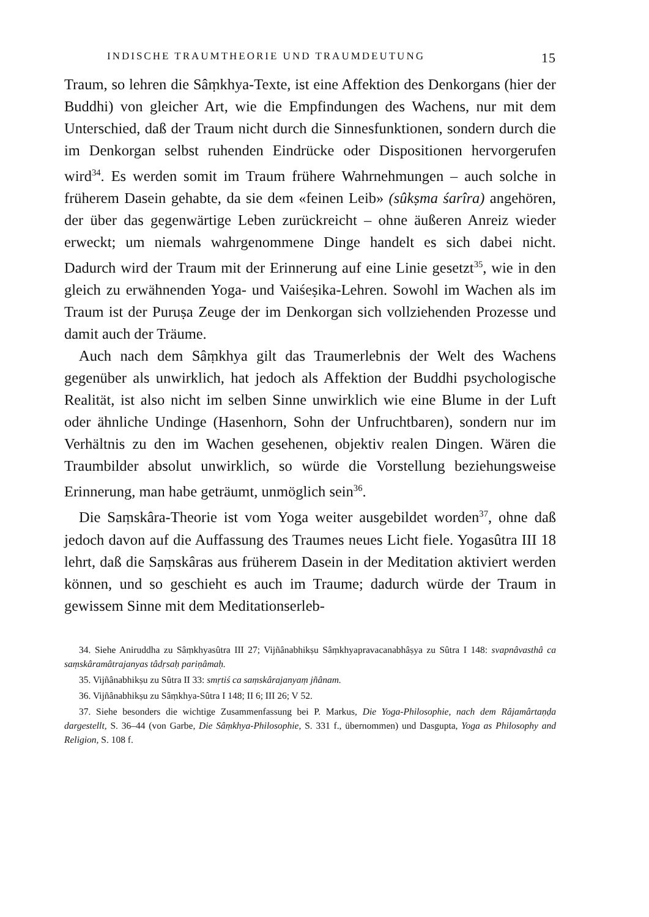INDISCHE TRAUMTHEORIE UND TRAUMDEUTUNG 15
Traum, so lehren die Sâṃkhya-Texte, ist eine Affektion des Denkorgans (hier der Buddhi) von gleicher Art, wie die Empfindungen des Wachens, nur mit dem Unterschied, daß der Traum nicht durch die Sinnesfunktionen, sondern durch die im Denkorgan selbst ruhenden Eindrücke oder Dispositionen hervorgerufen wird<sup>34</sup>. Es werden somit im Traum frühere Wahrnehmungen – auch solche in früherem Dasein gehabte, da sie dem «feinen Leib» (sûkṣma śarîra) angehören, der über das gegenwärtige Leben zurückreicht – ohne äußeren Anreiz wieder erweckt; um niemals wahrgenommene Dinge handelt es sich dabei nicht. Dadurch wird der Traum mit der Erinnerung auf eine Linie gesetzt<sup>35</sup>, wie in den gleich zu erwähnenden Yoga- und Vaiśeṣika-Lehren. Sowohl im Wachen als im Traum ist der Puruṣa Zeuge der im Denkorgan sich vollziehenden Prozesse und damit auch der Träume.
Auch nach dem Sâṃkhya gilt das Traumerlebnis der Welt des Wachens gegenüber als unwirklich, hat jedoch als Affektion der Buddhi psychologische Realität, ist also nicht im selben Sinne unwirklich wie eine Blume in der Luft oder ähnliche Undinge (Hasenhorn, Sohn der Unfruchtbaren), sondern nur im Verhältnis zu den im Wachen gesehenen, objektiv realen Dingen. Wären die Traumbilder absolut unwirklich, so würde die Vorstellung beziehungsweise Erinnerung, man habe geträumt, unmöglich sein<sup>36</sup>.
Die Saṃskâra-Theorie ist vom Yoga weiter ausgebildet worden<sup>37</sup>, ohne daß jedoch davon auf die Auffassung des Traumes neues Licht fiele. Yogasûtra III 18 lehrt, daß die Saṃskâras aus früherem Dasein in der Meditation aktiviert werden können, und so geschieht es auch im Traume; dadurch würde der Traum in gewissem Sinne mit dem Meditationserleb-
34. Siehe Aniruddha zu Sâṃkhyasûtra III 27; Vijñânabhikṣu Sâṃkhyapravacanabhâṣya zu Sûtra I 148: svapnâvasthâ ca saṃskâramâtrajanyas tâdṛsaḥ pariṇâmaḥ.
35. Vijñânabhikṣu zu Sûtra II 33: smṛtiś ca saṃskârajanyaṃ jñânam.
36. Vijñânabhikṣu zu Sâṃkhya-Sûtra I 148; II 6; III 26; V 52.
37. Siehe besonders die wichtige Zusammenfassung bei P. Markus, Die Yoga-Philosophie, nach dem Râjamârtaṇḍa dargestellt, S. 36–44 (von Garbe, Die Sâṃkhya-Philosophie, S. 331 f., übernommen) und Dasgupta, Yoga as Philosophy and Religion, S. 108 f.